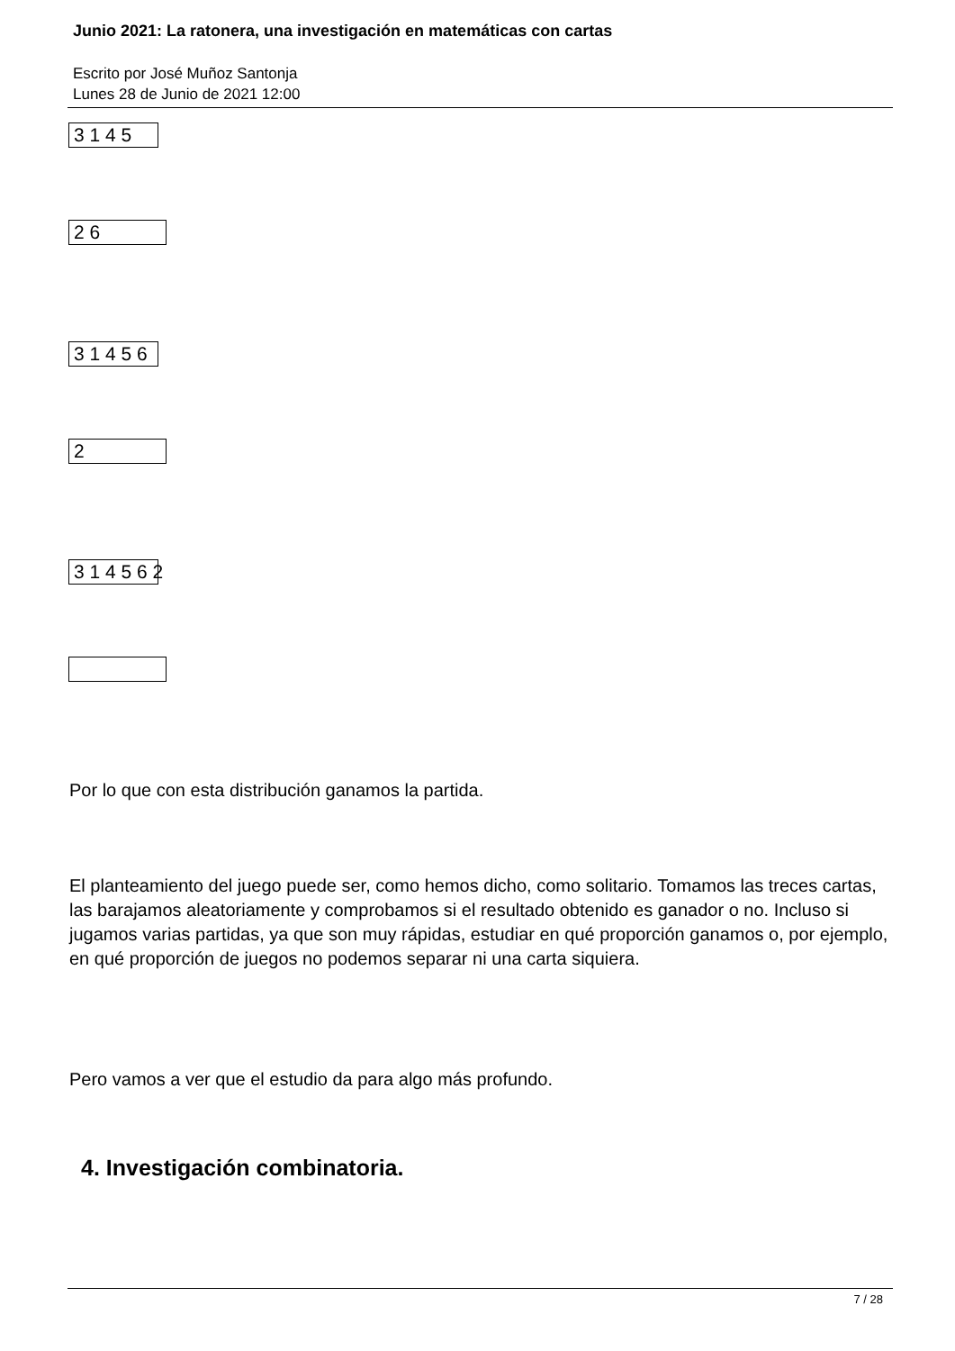Junio 2021: La ratonera, una investigación en matemáticas con cartas
Escrito por José Muñoz Santonja
Lunes 28 de Junio de 2021 12:00
3 1 4 5
2 6
3 1 4 5 6
2
3 1 4 5 6 2
Por lo que con esta distribución ganamos la partida.
El planteamiento del juego puede ser, como hemos dicho, como solitario. Tomamos las treces cartas, las barajamos aleatoriamente y comprobamos si el resultado obtenido es ganador o no. Incluso si jugamos varias partidas, ya que son muy rápidas, estudiar en qué proporción ganamos o, por ejemplo, en qué proporción de juegos no podemos separar ni una carta siquiera.
Pero vamos a ver que el estudio da para algo más profundo.
4. Investigación combinatoria.
7 / 28